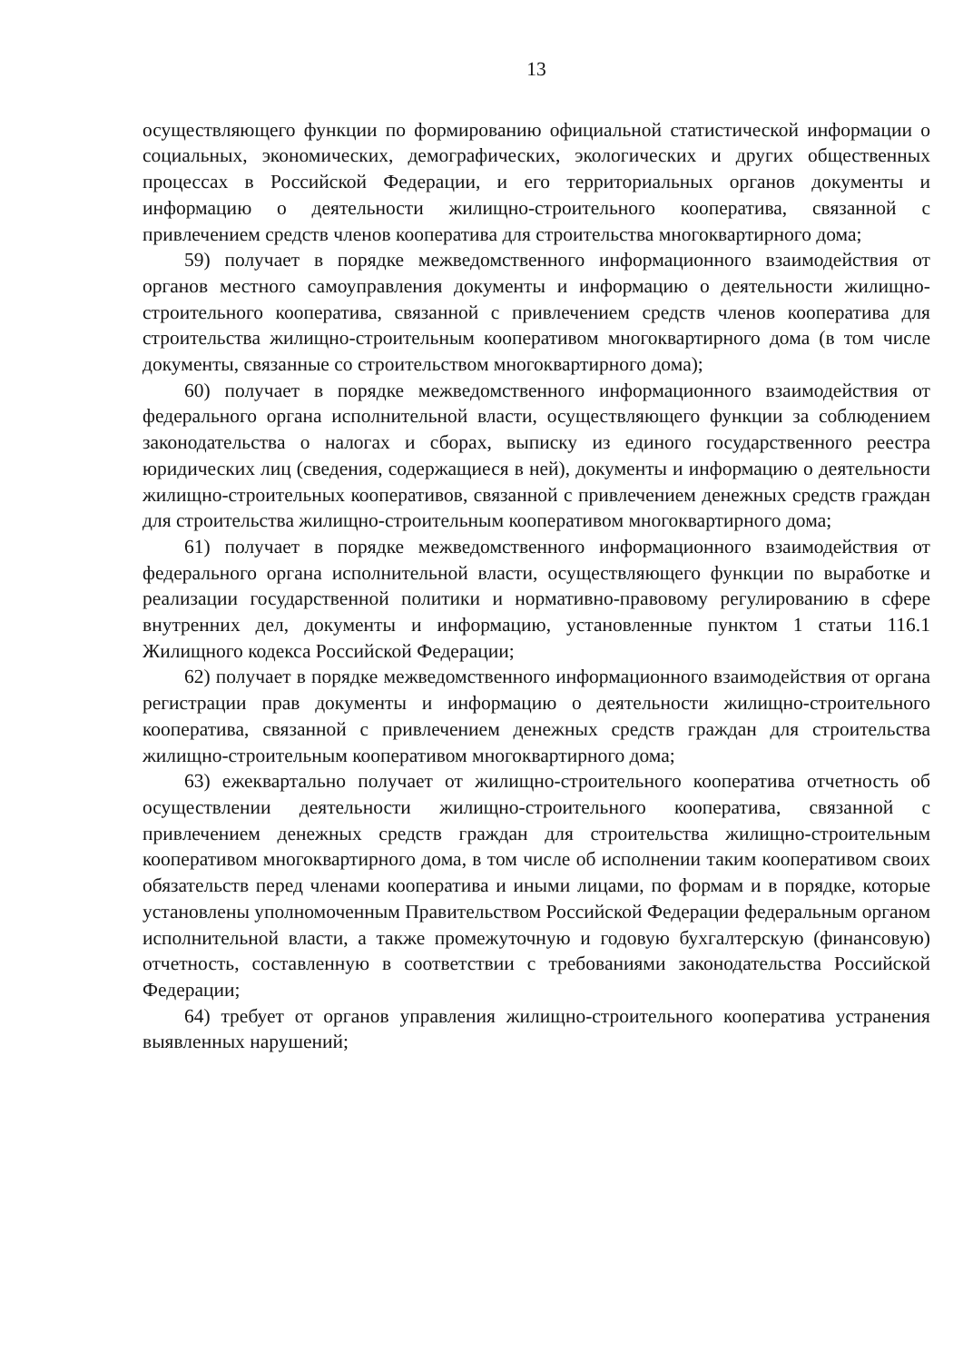13
осуществляющего функции по формированию официальной статистической информации о социальных, экономических, демографических, экологических и других общественных процессах в Российской Федерации, и его территориальных органов документы и информацию о деятельности жилищно-строительного кооператива, связанной с привлечением средств членов кооператива для строительства многоквартирного дома;
59) получает в порядке межведомственного информационного взаимодействия от органов местного самоуправления документы и информацию о деятельности жилищно-строительного кооператива, связанной с привлечением средств членов кооператива для строительства жилищно-строительным кооперативом многоквартирного дома (в том числе документы, связанные со строительством многоквартирного дома);
60) получает в порядке межведомственного информационного взаимодействия от федерального органа исполнительной власти, осуществляющего функции за соблюдением законодательства о налогах и сборах, выписку из единого государственного реестра юридических лиц (сведения, содержащиеся в ней), документы и информацию о деятельности жилищно-строительных кооперативов, связанной с привлечением денежных средств граждан для строительства жилищно-строительным кооперативом многоквартирного дома;
61) получает в порядке межведомственного информационного взаимодействия от федерального органа исполнительной власти, осуществляющего функции по выработке и реализации государственной политики и нормативно-правовому регулированию в сфере внутренних дел, документы и информацию, установленные пунктом 1 статьи 116.1 Жилищного кодекса Российской Федерации;
62) получает в порядке межведомственного информационного взаимодействия от органа регистрации прав документы и информацию о деятельности жилищно-строительного кооператива, связанной с привлечением денежных средств граждан для строительства жилищно-строительным кооперативом многоквартирного дома;
63) ежеквартально получает от жилищно-строительного кооператива отчетность об осуществлении деятельности жилищно-строительного кооператива, связанной с привлечением денежных средств граждан для строительства жилищно-строительным кооперативом многоквартирного дома, в том числе об исполнении таким кооперативом своих обязательств перед членами кооператива и иными лицами, по формам и в порядке, которые установлены уполномоченным Правительством Российской Федерации федеральным органом исполнительной власти, а также промежуточную и годовую бухгалтерскую (финансовую) отчетность, составленную в соответствии с требованиями законодательства Российской Федерации;
64) требует от органов управления жилищно-строительного кооператива устранения выявленных нарушений;